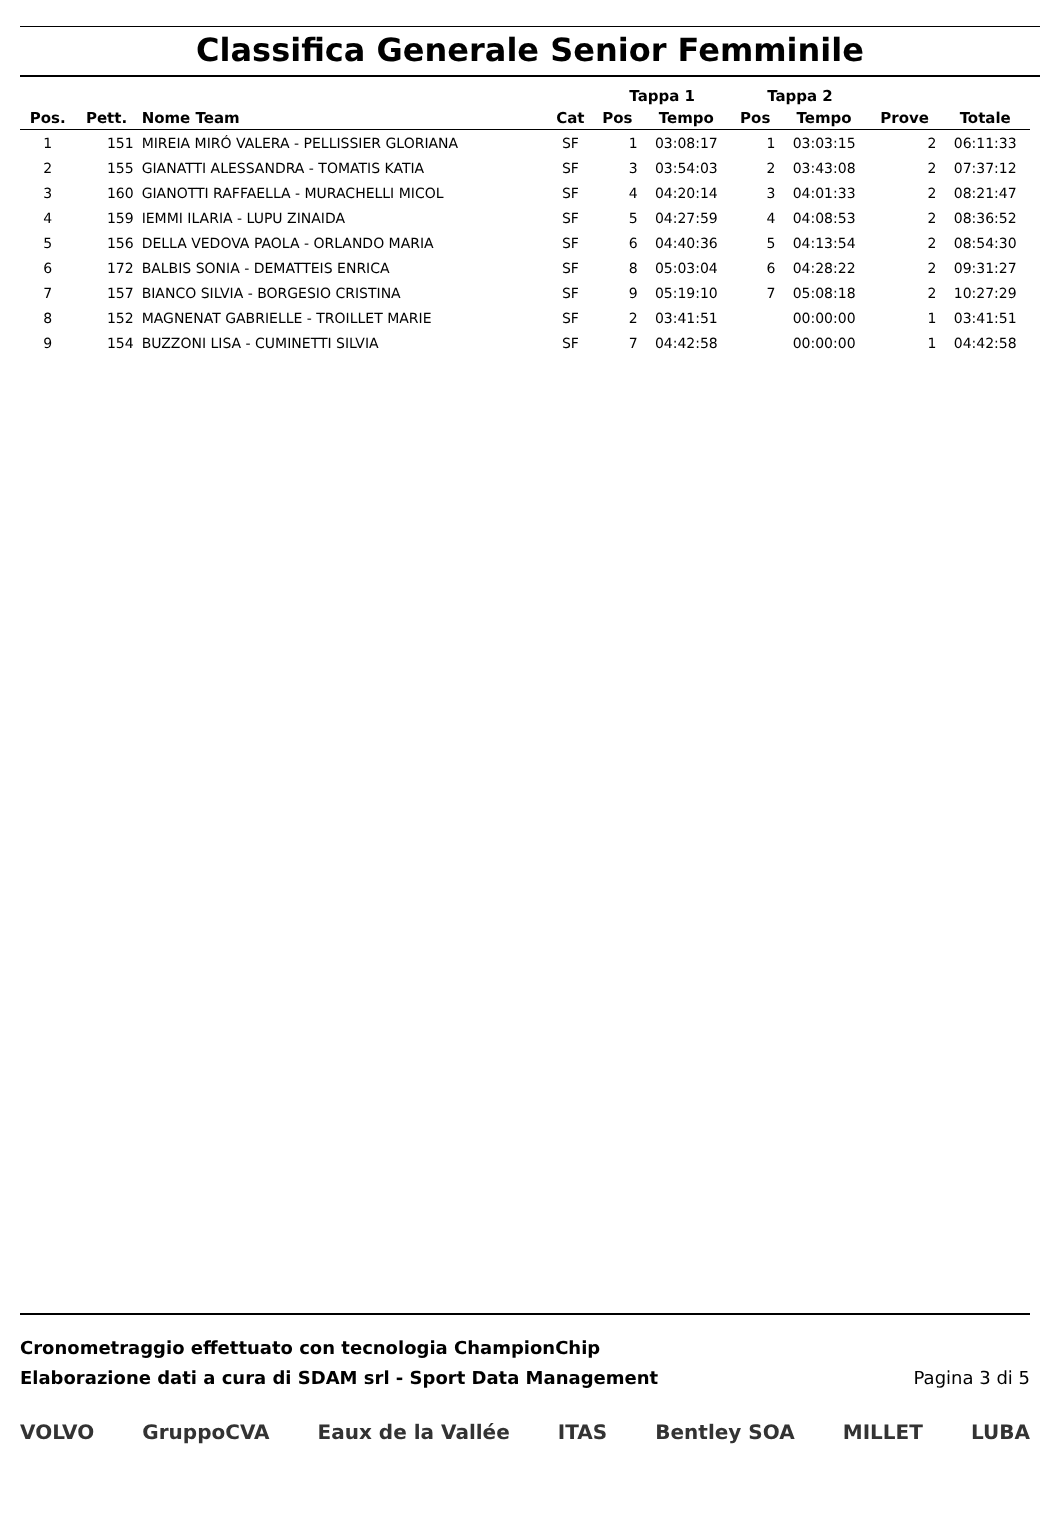Classifica Generale Senior Femminile
| | | | | Tappa 1 | | Tappa 2 | | | |
| --- | --- | --- | --- | --- | --- | --- | --- | --- | --- |
| Pos. | Pett. | Nome Team | Cat | Pos | Tempo | Pos | Tempo | Prove | Totale |
| 1 | 151 | MIREIA MIRÓ VALERA - PELLISSIER GLORIANA | SF | 1 | 03:08:17 | 1 | 03:03:15 | 2 | 06:11:33 |
| 2 | 155 | GIANATTI ALESSANDRA - TOMATIS KATIA | SF | 3 | 03:54:03 | 2 | 03:43:08 | 2 | 07:37:12 |
| 3 | 160 | GIANOTTI RAFFAELLA - MURACHELLI MICOL | SF | 4 | 04:20:14 | 3 | 04:01:33 | 2 | 08:21:47 |
| 4 | 159 | IEMMI ILARIA - LUPU ZINAIDA | SF | 5 | 04:27:59 | 4 | 04:08:53 | 2 | 08:36:52 |
| 5 | 156 | DELLA VEDOVA PAOLA - ORLANDO MARIA | SF | 6 | 04:40:36 | 5 | 04:13:54 | 2 | 08:54:30 |
| 6 | 172 | BALBIS SONIA - DEMATTEIS ENRICA | SF | 8 | 05:03:04 | 6 | 04:28:22 | 2 | 09:31:27 |
| 7 | 157 | BIANCO SILVIA - BORGESIO CRISTINA | SF | 9 | 05:19:10 | 7 | 05:08:18 | 2 | 10:27:29 |
| 8 | 152 | MAGNENAT GABRIELLE - TROILLET MARIE | SF | 2 | 03:41:51 | | 00:00:00 | 1 | 03:41:51 |
| 9 | 154 | BUZZONI LISA - CUMINETTI SILVIA | SF | 7 | 04:42:58 | | 00:00:00 | 1 | 04:42:58 |
Cronometraggio effettuato con tecnologia ChampionChip
Elaborazione dati a cura di SDAM srl - Sport Data Management
Pagina 3 di 5
VOLVO GruppoCVA Eaux de la Vallée ITAS Bentley SOA MILLET LUBA